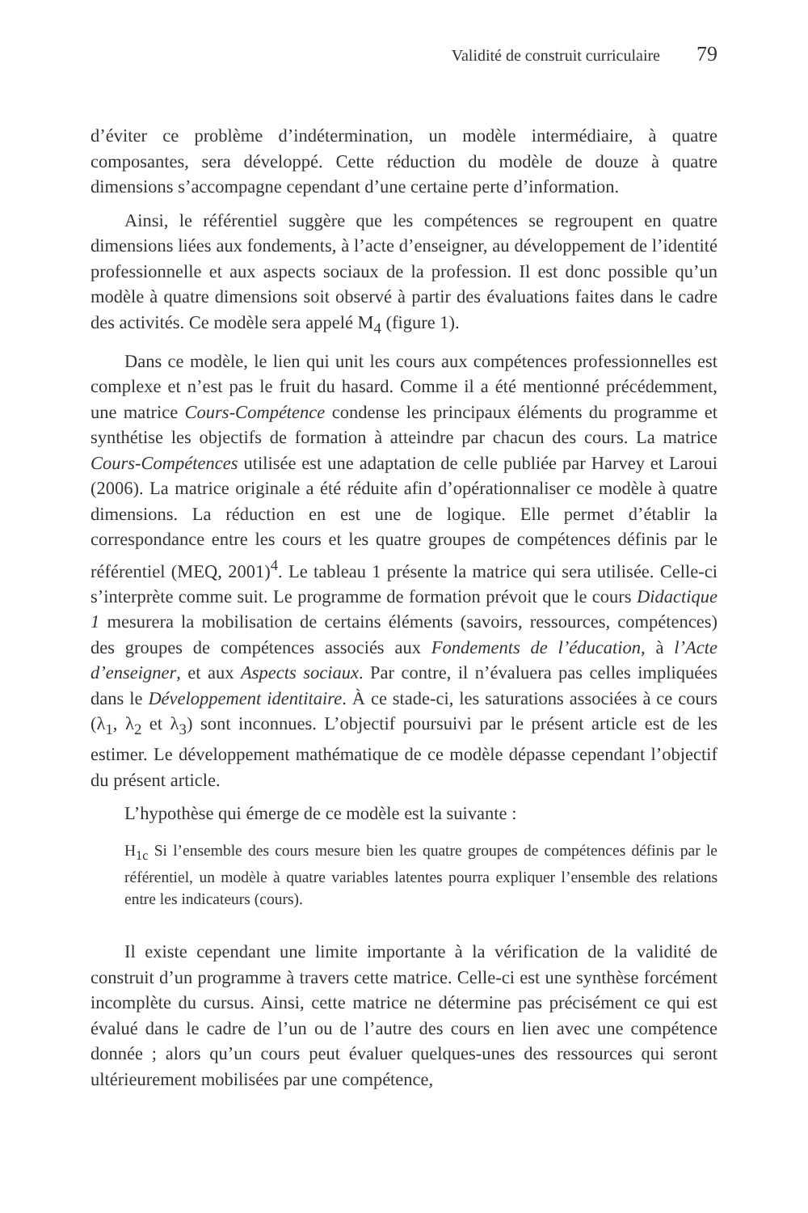Validité de construit curriculaire 79
d’éviter ce problème d’indétermination, un modèle intermédiaire, à quatre composantes, sera développé. Cette réduction du modèle de douze à quatre dimensions s’accompagne cependant d’une certaine perte d’information.
Ainsi, le référentiel suggère que les compétences se regroupent en quatre dimensions liées aux fondements, à l’acte d’enseigner, au développement de l’identité professionnelle et aux aspects sociaux de la profession. Il est donc possible qu’un modèle à quatre dimensions soit observé à partir des évaluations faites dans le cadre des activités. Ce modèle sera appelé M<sub>4</sub> (figure 1).
Dans ce modèle, le lien qui unit les cours aux compétences professionnelles est complexe et n’est pas le fruit du hasard. Comme il a été mentionné précédemment, une matrice Cours-Compétence condense les principaux éléments du programme et synthétise les objectifs de formation à atteindre par chacun des cours. La matrice Cours-Compétences utilisée est une adaptation de celle publiée par Harvey et Laroui (2006). La matrice originale a été réduite afin d’opérationnaliser ce modèle à quatre dimensions. La réduction en est une de logique. Elle permet d’établir la correspondance entre les cours et les quatre groupes de compétences définis par le référentiel (MEQ, 2001)<sup>4</sup>. Le tableau 1 présente la matrice qui sera utilisée. Celle-ci s’interprète comme suit. Le programme de formation prévoit que le cours Didactique 1 mesurera la mobilisation de certains éléments (savoirs, ressources, compétences) des groupes de compétences associés aux Fondements de l’éducation, à l’Acte d’enseigner, et aux Aspects sociaux. Par contre, il n’évaluera pas celles impliquées dans le Développement identitaire. À ce stade-ci, les saturations associées à ce cours (λ<sub>1</sub>, λ<sub>2</sub> et λ<sub>3</sub>) sont inconnues. L’objectif poursuivi par le présent article est de les estimer. Le développement mathématique de ce modèle dépasse cependant l’objectif du présent article.
L’hypothèse qui émerge de ce modèle est la suivante :
H<sub>1c</sub> Si l’ensemble des cours mesure bien les quatre groupes de compétences définis par le référentiel, un modèle à quatre variables latentes pourra expliquer l’ensemble des relations entre les indicateurs (cours).
Il existe cependant une limite importante à la vérification de la validité de construit d’un programme à travers cette matrice. Celle-ci est une synthèse forcément incomplète du cursus. Ainsi, cette matrice ne détermine pas précisément ce qui est évalué dans le cadre de l’un ou de l’autre des cours en lien avec une compétence donnée ; alors qu’un cours peut évaluer quelques-unes des ressources qui seront ultérieurement mobilisées par une compétence,